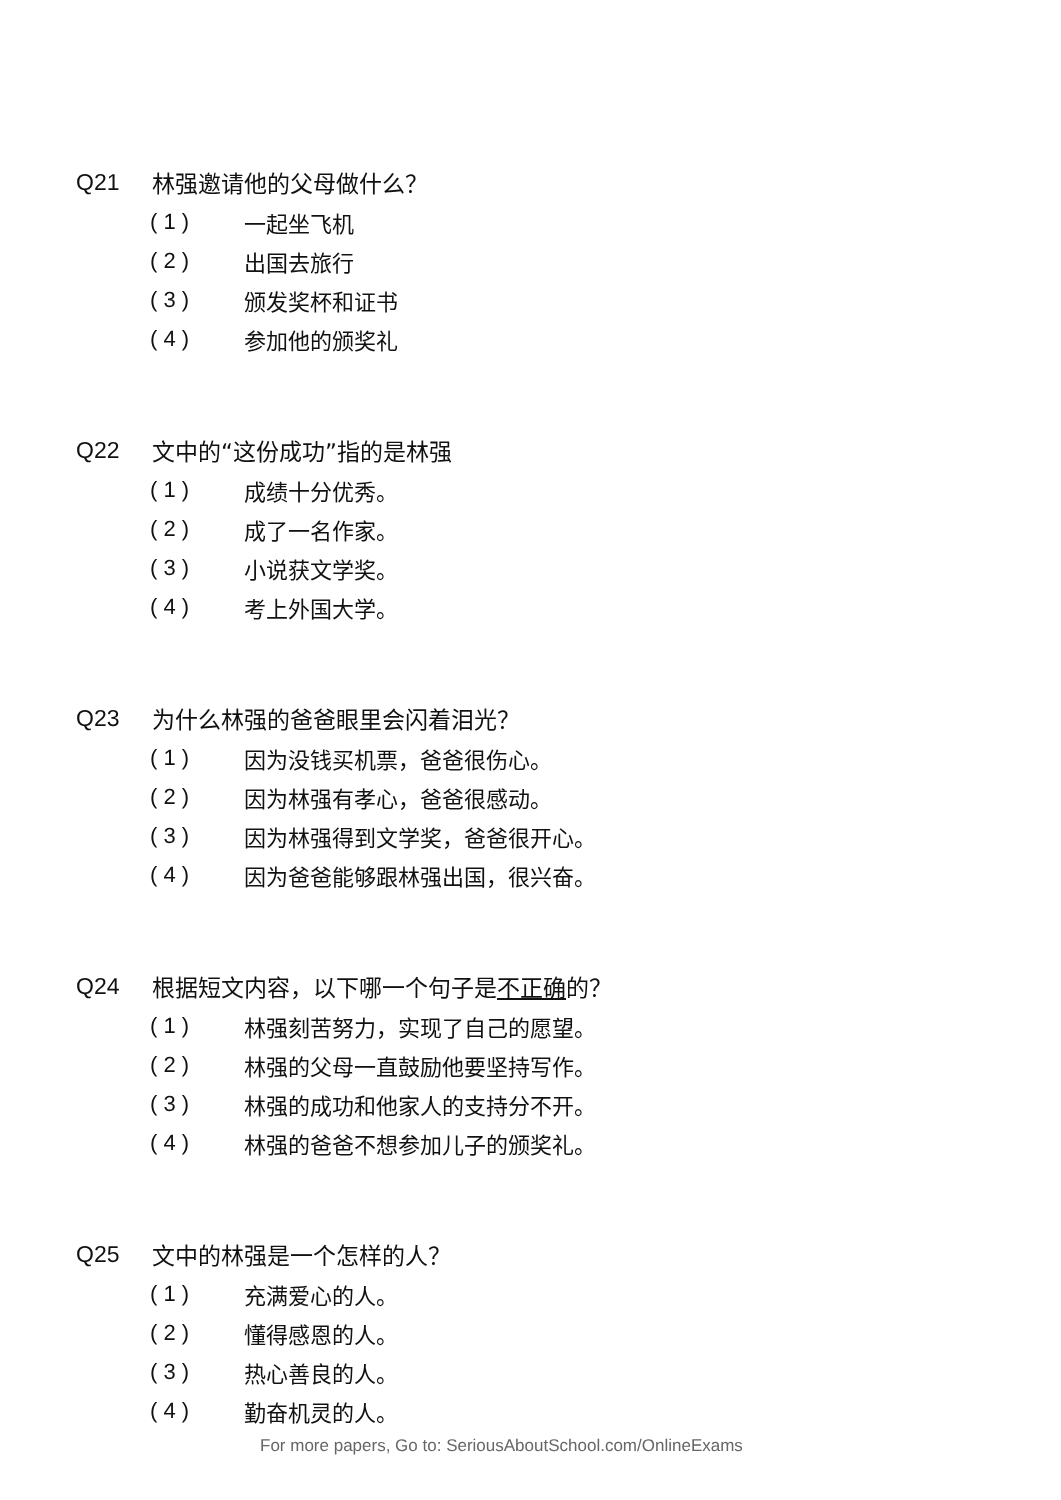Q21 林强邀请他的父母做什么？
( 1 ) 一起坐飞机
( 2 ) 出国去旅行
( 3 ) 颁发奖杯和证书
( 4 ) 参加他的颁奖礼
Q22 文中的“这份成功”指的是林强
( 1 ) 成绩十分优秀。
( 2 ) 成了一名作家。
( 3 ) 小说获文学奖。
( 4 ) 考上外国大学。
Q23 为什么林强的爸爸眼里会闪着泪光？
( 1 ) 因为没钱买机票，爸爸很伤心。
( 2 ) 因为林强有孝心，爸爸很感动。
( 3 ) 因为林强得到文学奖，爸爸很开心。
( 4 ) 因为爸爸能够跟林强出国，很兴奋。
Q24 根据短文内容，以下哪一个句子是不正确的？
( 1 ) 林强刻苦努力，实现了自己的愿望。
( 2 ) 林强的父母一直鼓励他要坚持写作。
( 3 ) 林强的成功和他家人的支持分不开。
( 4 ) 林强的爸爸不想参加儿子的颁奖礼。
Q25 文中的林强是一个怎样的人？
( 1 ) 充满爱心的人。
( 2 ) 懂得感恩的人。
( 3 ) 热心善良的人。
( 4 ) 勤奋机灵的人。
For more papers, Go to: SeriousAboutSchool.com/OnlineExams